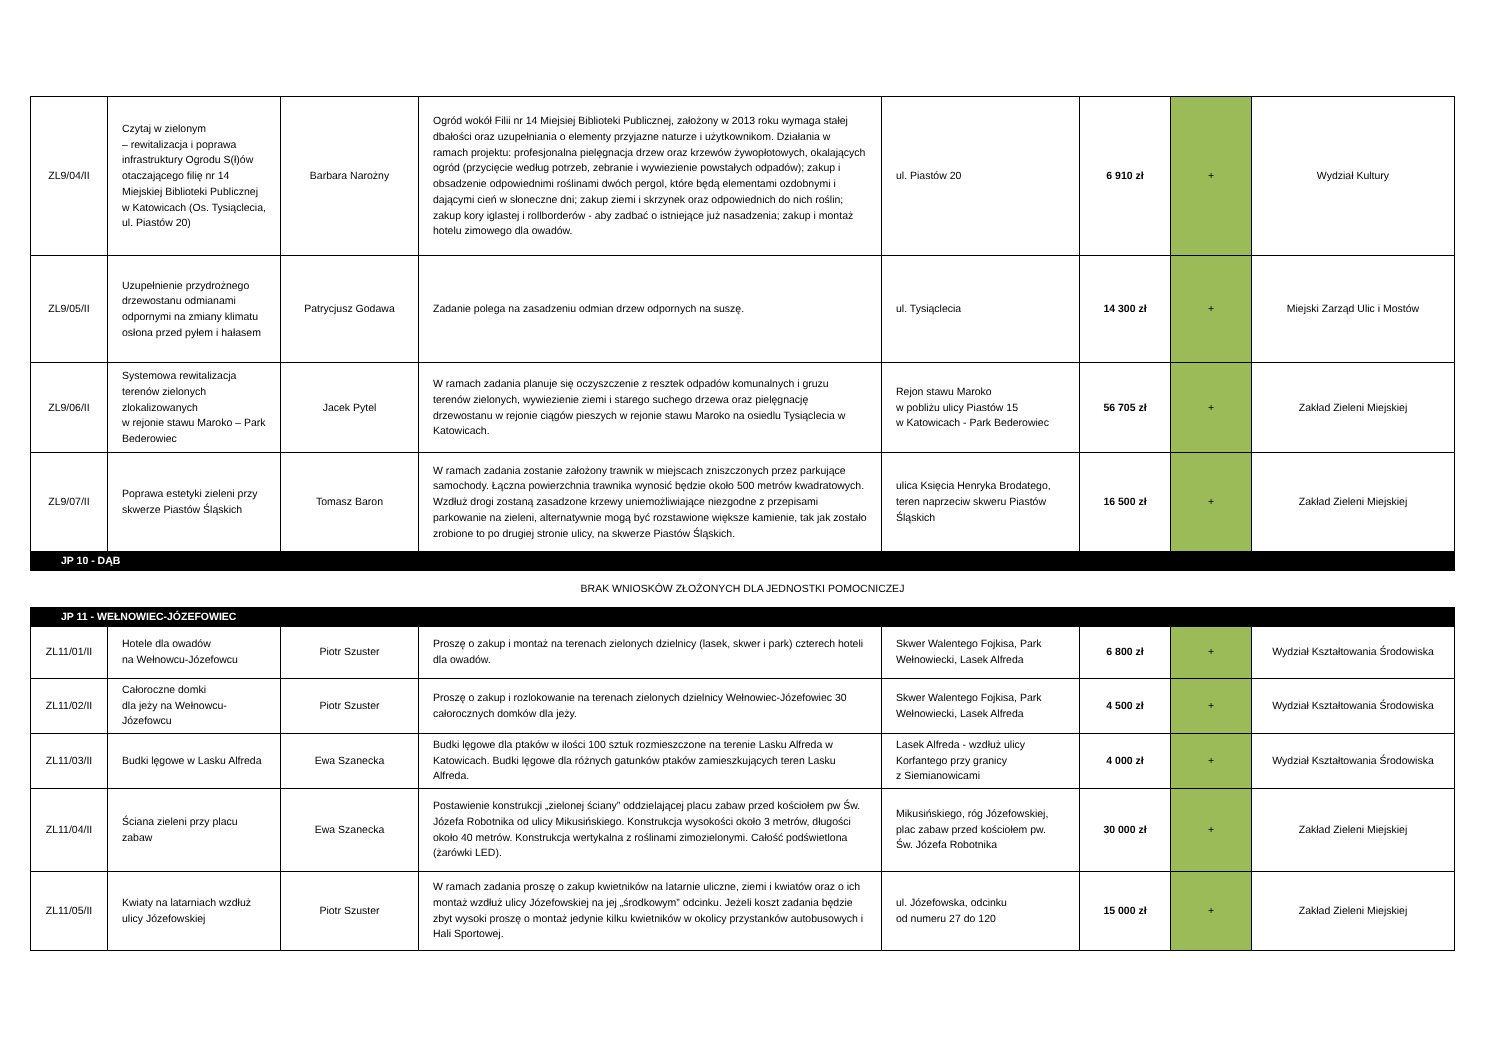| ZL9/04/II | Czytaj w zielonym – rewitalizacja i poprawa infrastruktury Ogrodu S(ł)ów otaczającego filię nr 14 Miejskiej Biblioteki Publicznej w Katowicach (Os. Tysiąclecia, ul. Piastów 20) | Barbara Narożny | Ogród wokół Filii nr 14 Miejsiej Biblioteki Publicznej, założony w 2013 roku wymaga stałej dbałości oraz uzupełniania o elementy przyjazne naturze i użytkownikom. Działania w ramach projektu: profesjonalna pielęgnacja drzew oraz krzewów żywopłotowych, okalających ogród (przycięcie według potrzeb, zebranie i wywiezienie powstałych odpadów); zakup i obsadzenie odpowiednimi roślinami dwóch pergol, które będą elementami ozdobnymi i dającymi cień w słoneczne dni; zakup ziemi i skrzynek oraz odpowiednich do nich roślin; zakup kory iglastej i rollborderów - aby zadbać o istniejące już nasadzenia; zakup i montaż hotelu zimowego dla owadów. | ul. Piastów 20 | 6 910 zł | + | Wydział Kultury |
| ZL9/05/II | Uzupełnienie przydrożnego drzewostanu odmianami odpornymi na zmiany klimatu osłona przed pyłem i hałasem | Patrycjusz Godawa | Zadanie polega na zasadzeniu odmian drzew odpornych na suszę. | ul. Tysiąclecia | 14 300 zł | + | Miejski Zarząd Ulic i Mostów |
| ZL9/06/II | Systemowa rewitalizacja terenów zielonych zlokalizowanych w rejonie stawu Maroko – Park Bederowiec | Jacek Pytel | W ramach zadania planuje się oczyszczenie z resztek odpadów komunalnych i gruzu terenów zielonych, wywiezienie ziemi i starego suchego drzewa oraz pielęgnację drzewostanu w rejonie ciągów pieszych w rejonie stawu Maroko na osiedlu Tysiąclecia w Katowicach. | Rejon stawu Maroko w pobliżu ulicy Piastów 15 w Katowicach - Park Bederowiec | 56 705 zł | + | Zakład Zieleni Miejskiej |
| ZL9/07/II | Poprawa estetyki zieleni przy skwerze Piastów Śląskich | Tomasz Baron | W ramach zadania zostanie założony trawnik w miejscach zniszczonych przez parkujące samochody. Łączna powierzchnia trawnika wynosić będzie około 500 metrów kwadratowych. Wzdłuż drogi zostaną zasadzone krzewy uniemożliwiające niezgodne z przepisami parkowanie na zieleni, alternatywnie mogą być rozstawione większe kamienie, tak jak zostało zrobione to po drugiej stronie ulicy, na skwerze Piastów Śląskich. | ulica Księcia Henryka Brodatego, teren naprzeciw skweru Piastów Śląskich | 16 500 zł | + | Zakład Zieleni Miejskiej |
| JP 10 - DĄB | | | | | | | |
| BRAK WNIOSKÓW ZŁOŻONYCH DLA JEDNOSTKI POMOCNICZEJ | | | | | | | |
| JP 11 - WEŁNOWIEC-JÓZEFOWIEC | | | | | | | |
| ZL11/01/II | Hotele dla owadów na Wełnowcu-Józefowcu | Piotr Szuster | Proszę o zakup i montaż na terenach zielonych dzielnicy (lasek, skwer i park) czterech hoteli dla owadów. | Skwer Walentego Fojkisa, Park Wełnowiecki, Lasek Alfreda | 6 800 zł | + | Wydział Kształtowania Środowiska |
| ZL11/02/II | Całoroczne domki dla jeży na Wełnowcu-Józefowcu | Piotr Szuster | Proszę o zakup i rozlokowanie na terenach zielonych dzielnicy Wełnowiec-Józefowiec 30 całorocznych domków dla jeży. | Skwer Walentego Fojkisa, Park Wełnowiecki, Lasek Alfreda | 4 500 zł | + | Wydział Kształtowania Środowiska |
| ZL11/03/II | Budki lęgowe w Lasku Alfreda | Ewa Szanecka | Budki lęgowe dla ptaków w ilości 100 sztuk rozmieszczone na terenie Lasku Alfreda w Katowicach. Budki lęgowe dla różnych gatunków ptaków zamieszkujących teren Lasku Alfreda. | Lasek Alfreda - wzdłuż ulicy Korfantego przy granicy z Siemianowicami | 4 000 zł | + | Wydział Kształtowania Środowiska |
| ZL11/04/II | Ściana zieleni przy placu zabaw | Ewa Szanecka | Postawienie konstrukcji „zielonej ściany” oddzielającej placu zabaw przed kościołem pw Św. Józefa Robotnika od ulicy Mikusińskiego. Konstrukcja wysokości około 3 metrów, długości około 40 metrów. Konstrukcja wertykalna z roślinami zimozielonymi. Całość podświetlona (żarówki LED). | Mikusińskiego, róg Józefowskiej, plac zabaw przed kościołem pw. Św. Józefa Robotnika | 30 000 zł | + | Zakład Zieleni Miejskiej |
| ZL11/05/II | Kwiaty na latarniach wzdłuż ulicy Józefowskiej | Piotr Szuster | W ramach zadania proszę o zakup kwietników na latarnie uliczne, ziemi i kwiatów oraz o ich montaż wzdłuż ulicy Józefowskiej na jej „środkowym” odcinku. Jeżeli koszt zadania będzie zbyt wysoki proszę o montaż jedynie kilku kwietników w okolicy przystanków autobusowych i Hali Sportowej. | ul. Józefowska, odcinku od numeru 27 do 120 | 15 000 zł | + | Zakład Zieleni Miejskiej |